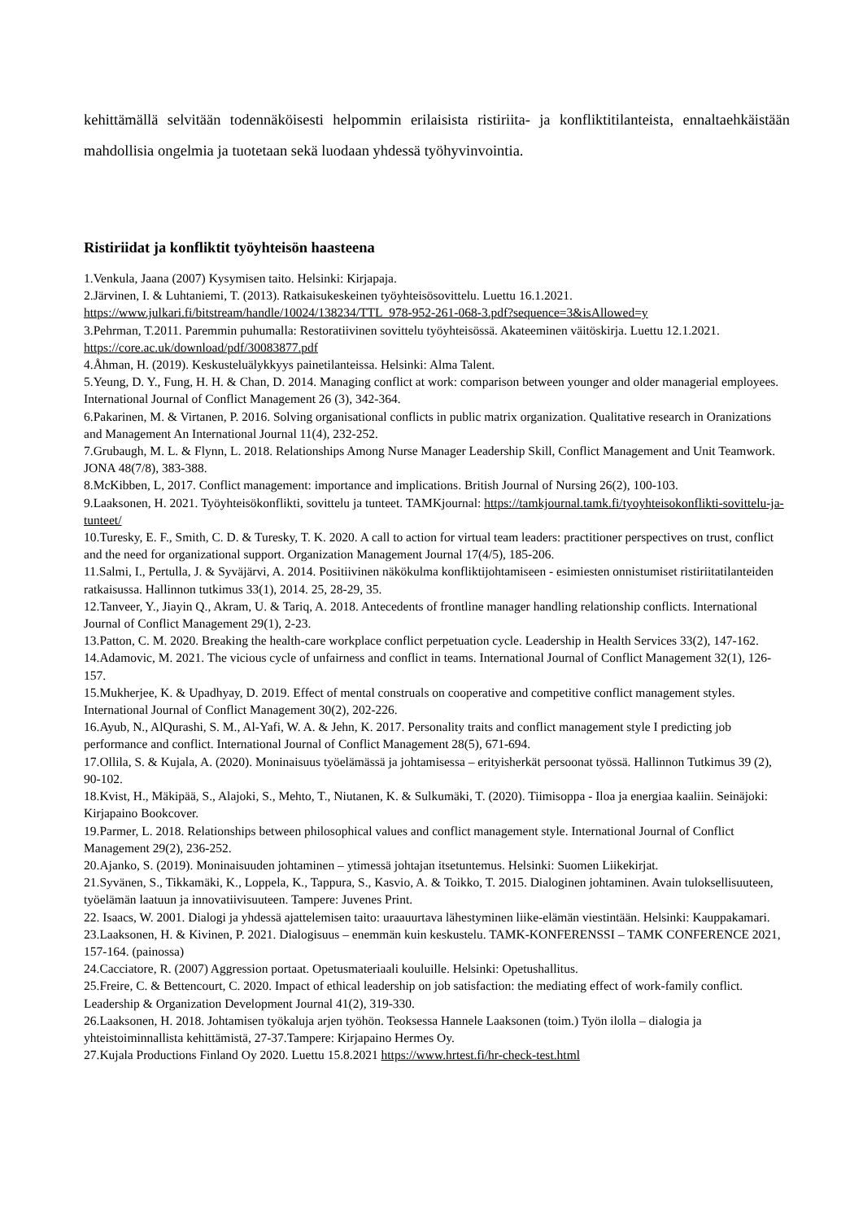kehittämällä selvitään todennäköisesti helpommin erilaisista ristiriita- ja konfliktitilanteista, ennaltaehkäistään mahdollisia ongelmia ja tuotetaan sekä luodaan yhdessä työhyvinvointia.
Ristiriidat ja konfliktit työyhteisön haasteena
1.Venkula, Jaana (2007) Kysymisen taito. Helsinki: Kirjapaja.
2.Järvinen, I. & Luhtaniemi, T. (2013). Ratkaisukeskeinen työyhteisösovittelu. Luettu 16.1.2021. https://www.julkari.fi/bitstream/handle/10024/138234/TTL_978-952-261-068-3.pdf?sequence=3&isAllowed=y
3.Pehrman, T.2011. Paremmin puhumalla: Restoratiivinen sovittelu työyhteisössä. Akateeminen väitöskirja. Luettu 12.1.2021. https://core.ac.uk/download/pdf/30083877.pdf
4.Åhman, H. (2019). Keskusteluälykkyys painetilanteissa. Helsinki: Alma Talent.
5.Yeung, D. Y., Fung, H. H. & Chan, D. 2014. Managing conflict at work: comparison between younger and older managerial employees. International Journal of Conflict Management 26 (3), 342-364.
6.Pakarinen, M. & Virtanen, P. 2016. Solving organisational conflicts in public matrix organization. Qualitative research in Oranizations and Management An International Journal 11(4), 232-252.
7.Grubaugh, M. L. & Flynn, L. 2018. Relationships Among Nurse Manager Leadership Skill, Conflict Management and Unit Teamwork. JONA 48(7/8), 383-388.
8.McKibben, L, 2017. Conflict management: importance and implications. British Journal of Nursing 26(2), 100-103.
9.Laaksonen, H. 2021. Työyhteisökonflikti, sovittelu ja tunteet. TAMKjournal: https://tamkjournal.tamk.fi/tyoyhteisokonflikti-sovittelu-ja-tunteet/
10.Turesky, E. F., Smith, C. D. & Turesky, T. K. 2020. A call to action for virtual team leaders: practitioner perspectives on trust, conflict and the need for organizational support. Organization Management Journal 17(4/5), 185-206.
11.Salmi, I., Pertulla, J. & Syväjärvi, A. 2014. Positiivinen näkökulma konfliktijohtamiseen - esimiesten onnistumiset ristiriitatilanteiden ratkaisussa. Hallinnon tutkimus 33(1), 2014. 25, 28-29, 35.
12.Tanveer, Y., Jiayin Q., Akram, U. & Tariq, A. 2018. Antecedents of frontline manager handling relationship conflicts. International Journal of Conflict Management 29(1), 2-23.
13.Patton, C. M. 2020. Breaking the health-care workplace conflict perpetuation cycle. Leadership in Health Services 33(2), 147-162.
14.Adamovic, M. 2021. The vicious cycle of unfairness and conflict in teams. International Journal of Conflict Management 32(1), 126-157.
15.Mukherjee, K. & Upadhyay, D. 2019. Effect of mental construals on cooperative and competitive conflict management styles. International Journal of Conflict Management 30(2), 202-226.
16.Ayub, N., AlQurashi, S. M., Al-Yafi, W. A. & Jehn, K. 2017. Personality traits and conflict management style I predicting job performance and conflict. International Journal of Conflict Management 28(5), 671-694.
17.Ollila, S. & Kujala, A. (2020). Moninaisuus työelämässä ja johtamisessa – erityisherkät persoonat työssä. Hallinnon Tutkimus 39 (2), 90-102.
18.Kvist, H., Mäkipää, S., Alajoki, S., Mehto, T., Niutanen, K. & Sulkumäki, T. (2020). Tiimisoppa - Iloa ja energiaa kaaliin. Seinäjoki: Kirjapaino Bookcover.
19.Parmer, L. 2018. Relationships between philosophical values and conflict management style. International Journal of Conflict Management 29(2), 236-252.
20.Ajanko, S. (2019). Moninaisuuden johtaminen – ytimessä johtajan itsetuntemus. Helsinki: Suomen Liikekirjat.
21.Syvänen, S., Tikkamäki, K., Loppela, K., Tappura, S., Kasvio, A. & Toikko, T. 2015. Dialoginen johtaminen. Avain tuloksellisuuteen, työelämän laatuun ja innovatiivisuuteen. Tampere: Juvenes Print.
22. Isaacs, W. 2001. Dialogi ja yhdessä ajattelemisen taito: uraauurtava lähestyminen liike-elämän viestintään. Helsinki: Kauppakamari.
23.Laaksonen, H. & Kivinen, P. 2021. Dialogisuus – enemmän kuin keskustelu. TAMK-KONFERENSSI – TAMK CONFERENCE 2021, 157-164. (painossa)
24.Cacciatore, R. (2007) Aggression portaat. Opetusmateriaali kouluille. Helsinki: Opetushallitus.
25.Freire, C. & Bettencourt, C. 2020. Impact of ethical leadership on job satisfaction: the mediating effect of work-family conflict. Leadership & Organization Development Journal 41(2), 319-330.
26.Laaksonen, H. 2018. Johtamisen työkaluja arjen työhön. Teoksessa Hannele Laaksonen (toim.) Työn ilolla – dialogia ja yhteistoiminnallista kehittämistä, 27-37.Tampere: Kirjapaino Hermes Oy.
27.Kujala Productions Finland Oy 2020. Luettu 15.8.2021 https://www.hrtest.fi/hr-check-test.html